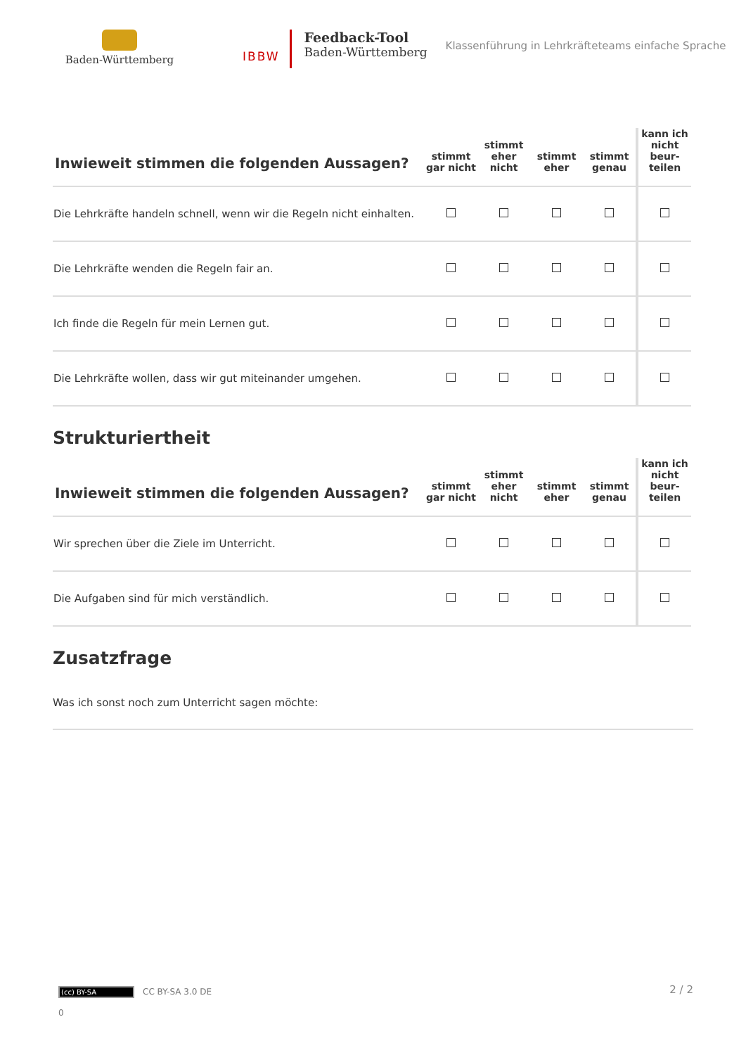Baden-Württemberg
IBBW
Feedback-Tool
Baden-Württemberg
Klassenführung in Lehrkräfteteams einfache Sprache
| Inwieweit stimmen die folgenden Aussagen? | stimmt gar nicht | stimmt eher nicht | stimmt eher | stimmt genau | kann ich nicht beur- teilen |
| --- | --- | --- | --- | --- | --- |
| Die Lehrkräfte handeln schnell, wenn wir die Regeln nicht einhalten. | | | | | |
| Die Lehrkräfte wenden die Regeln fair an. | | | | | |
| Ich finde die Regeln für mein Lernen gut. | | | | | |
| Die Lehrkräfte wollen, dass wir gut miteinander umgehen. | | | | | |
Strukturiertheit
| Inwieweit stimmen die folgenden Aussagen? | stimmt gar nicht | stimmt eher nicht | stimmt eher | stimmt genau | kann ich nicht beur- teilen |
| --- | --- | --- | --- | --- | --- |
| Wir sprechen über die Ziele im Unterricht. | | | | | |
| Die Aufgaben sind für mich verständlich. | | | | | |
Zusatzfrage
Was ich sonst noch zum Unterricht sagen möchte:
(cc) BY-SA CC BY-SA 3.0 DE
0
2 / 2